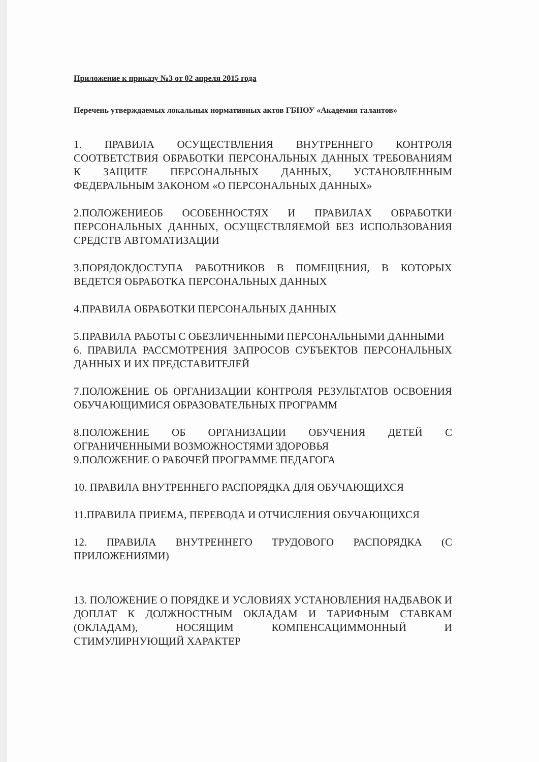Приложение к приказу №3 от 02 апреля 2015 года
Перечень утверждаемых локальных нормативных актов ГБНОУ «Академия талантов»
1. ПРАВИЛА ОСУЩЕСТВЛЕНИЯ ВНУТРЕННЕГО КОНТРОЛЯ СООТВЕТСТВИЯ ОБРАБОТКИ ПЕРСОНАЛЬНЫХ ДАННЫХ ТРЕБОВАНИЯМ К ЗАЩИТЕ ПЕРСОНАЛЬНЫХ ДАННЫХ, УСТАНОВЛЕННЫМ ФЕДЕРАЛЬНЫМ ЗАКОНОМ «О ПЕРСОНАЛЬНЫХ ДАННЫХ»
2.ПОЛОЖЕНИЕОБ ОСОБЕННОСТЯХ И ПРАВИЛАХ ОБРАБОТКИ ПЕРСОНАЛЬНЫХ ДАННЫХ, ОСУЩЕСТВЛЯЕМОЙ БЕЗ ИСПОЛЬЗОВАНИЯ СРЕДСТВ АВТОМАТИЗАЦИИ
3.ПОРЯДОКДОСТУПА РАБОТНИКОВ В ПОМЕЩЕНИЯ, В КОТОРЫХ ВЕДЕТСЯ ОБРАБОТКА ПЕРСОНАЛЬНЫХ ДАННЫХ
4.ПРАВИЛА ОБРАБОТКИ ПЕРСОНАЛЬНЫХ ДАННЫХ
5.ПРАВИЛА РАБОТЫ С ОБЕЗЛИЧЕННЫМИ ПЕРСОНАЛЬНЫМИ ДАННЫМИ
6. ПРАВИЛА РАССМОТРЕНИЯ ЗАПРОСОВ СУБЪЕКТОВ ПЕРСОНАЛЬНЫХ ДАННЫХ И ИХ ПРЕДСТАВИТЕЛЕЙ
7.ПОЛОЖЕНИЕ ОБ ОРГАНИЗАЦИИ КОНТРОЛЯ РЕЗУЛЬТАТОВ ОСВОЕНИЯ ОБУЧАЮЩИМИСЯ ОБРАЗОВАТЕЛЬНЫХ ПРОГРАММ
8.ПОЛОЖЕНИЕ ОБ ОРГАНИЗАЦИИ ОБУЧЕНИЯ ДЕТЕЙ С ОГРАНИЧЕННЫМИ ВОЗМОЖНОСТЯМИ ЗДОРОВЬЯ
9.ПОЛОЖЕНИЕ О РАБОЧЕЙ ПРОГРАММЕ ПЕДАГОГА
10. ПРАВИЛА ВНУТРЕННЕГО РАСПОРЯДКА ДЛЯ ОБУЧАЮЩИХСЯ
11.ПРАВИЛА ПРИЕМА, ПЕРЕВОДА И ОТЧИСЛЕНИЯ ОБУЧАЮЩИХСЯ
12. ПРАВИЛА ВНУТРЕННЕГО ТРУДОВОГО РАСПОРЯДКА (С ПРИЛОЖЕНИЯМИ)
13. ПОЛОЖЕНИЕ О ПОРЯДКЕ И УСЛОВИЯХ УСТАНОВЛЕНИЯ НАДБАВОК И ДОПЛАТ К ДОЛЖНОСТНЫМ ОКЛАДАМ И ТАРИФНЫМ СТАВКАМ (ОКЛАДАМ), НОСЯЩИМ КОМПЕНСАЦИММОННЫЙ И СТИМУЛИРНУЮЩИЙ ХАРАКТЕР